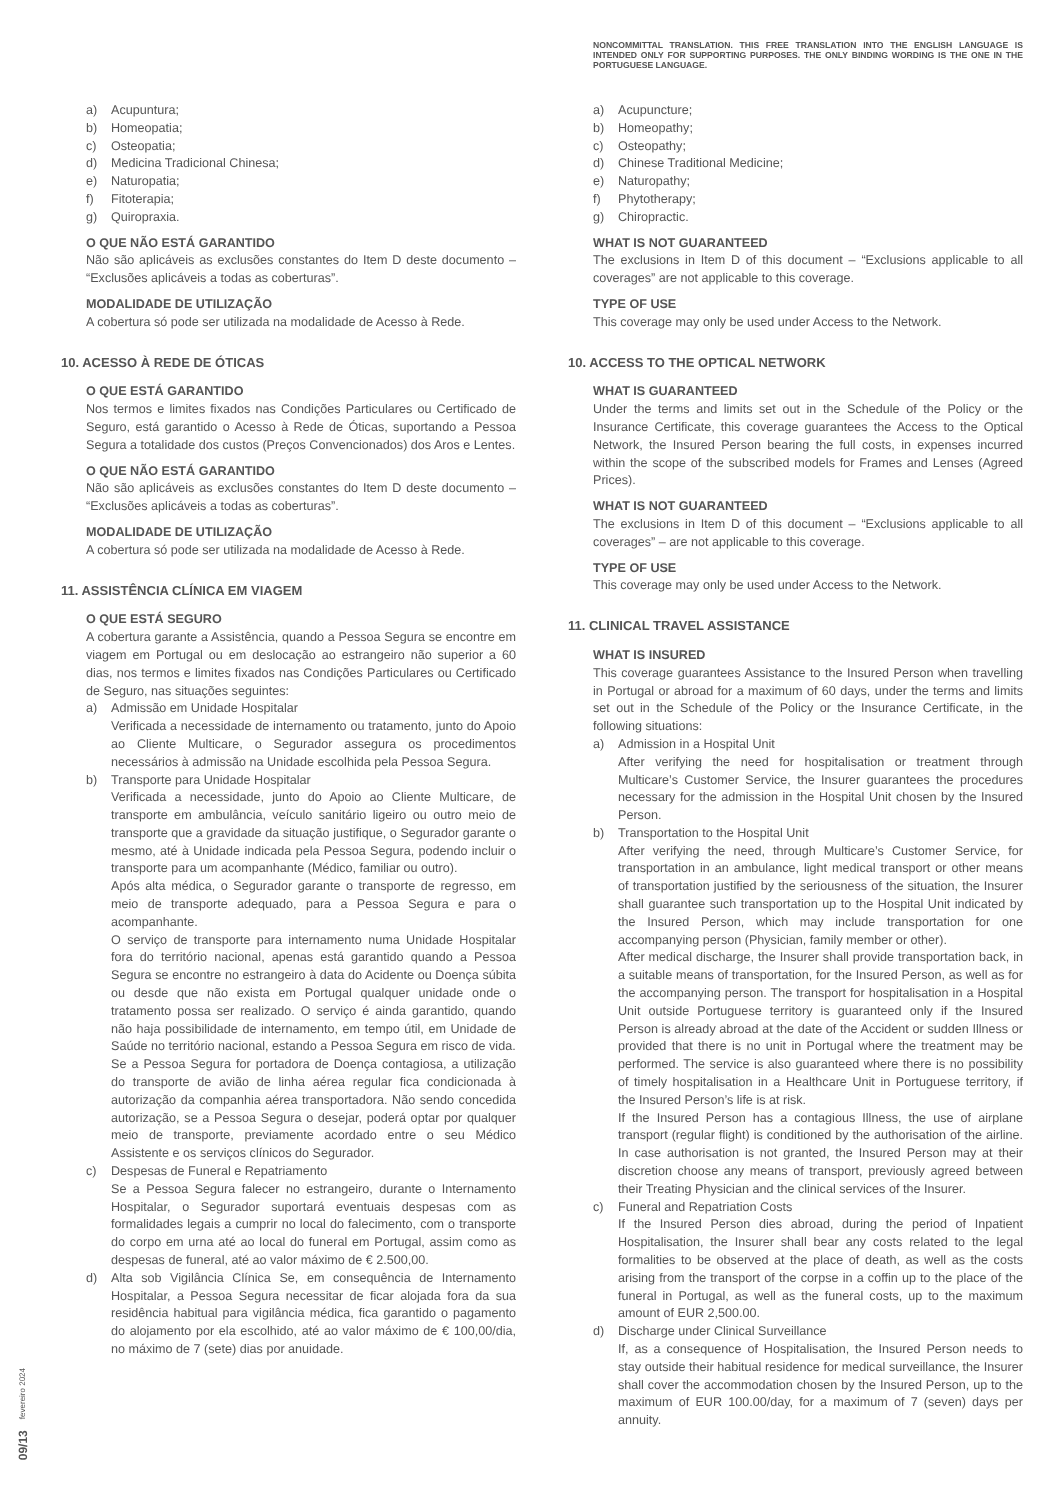a) Acupuntura;
b) Homeopatia;
c) Osteopatia;
d) Medicina Tradicional Chinesa;
e) Naturopatia;
f) Fitoterapia;
g) Quiropraxia.
O QUE NÃO ESTÁ GARANTIDO
Não são aplicáveis as exclusões constantes do Item D deste documento – “Exclusões aplicáveis a todas as coberturas”.
MODALIDADE DE UTILIZAÇÃO
A cobertura só pode ser utilizada na modalidade de Acesso à Rede.
10. ACESSO À REDE DE ÓTICAS
O QUE ESTÁ GARANTIDO
Nos termos e limites fixados nas Condições Particulares ou Certificado de Seguro, está garantido o Acesso à Rede de Óticas, suportando a Pessoa Segura a totalidade dos custos (Preços Convencionados) dos Aros e Lentes.
O QUE NÃO ESTÁ GARANTIDO
Não são aplicáveis as exclusões constantes do Item D deste documento – “Exclusões aplicáveis a todas as coberturas”.
MODALIDADE DE UTILIZAÇÃO
A cobertura só pode ser utilizada na modalidade de Acesso à Rede.
11. ASSISTÊNCIA CLÍNICA EM VIAGEM
O QUE ESTÁ SEGURO
A cobertura garante a Assistência, quando a Pessoa Segura se encontre em viagem em Portugal ou em deslocação ao estrangeiro não superior a 60 dias, nos termos e limites fixados nas Condições Particulares ou Certificado de Seguro, nas situações seguintes:
a) Admissão em Unidade Hospitalar
Verificada a necessidade de internamento ou tratamento, junto do Apoio ao Cliente Multicare, o Segurador assegura os procedimentos necessários à admissão na Unidade escolhida pela Pessoa Segura.
b) Transporte para Unidade Hospitalar
Verificada a necessidade, junto do Apoio ao Cliente Multicare, de transporte em ambulância, veículo sanitário ligeiro ou outro meio de transporte que a gravidade da situação justifique, o Segurador garante o mesmo, até à Unidade indicada pela Pessoa Segura, podendo incluir o transporte para um acompanhante (Médico, familiar ou outro).
Após alta médica, o Segurador garante o transporte de regresso, em meio de transporte adequado, para a Pessoa Segura e para o acompanhante.
O serviço de transporte para internamento numa Unidade Hospitalar fora do território nacional, apenas está garantido quando a Pessoa Segura se encontre no estrangeiro à data do Acidente ou Doença súbita ou desde que não exista em Portugal qualquer unidade onde o tratamento possa ser realizado. O serviço é ainda garantido, quando não haja possibilidade de internamento, em tempo útil, em Unidade de Saúde no território nacional, estando a Pessoa Segura em risco de vida.
Se a Pessoa Segura for portadora de Doença contagiosa, a utilização do transporte de avião de linha aérea regular fica condicionada à autorização da companhia aérea transportadora. Não sendo concedida autorização, se a Pessoa Segura o desejar, poderá optar por qualquer meio de transporte, previamente acordado entre o seu Médico Assistente e os serviços clínicos do Segurador.
c) Despesas de Funeral e Repatriamento
Se a Pessoa Segura falecer no estrangeiro, durante o Internamento Hospitalar, o Segurador suportará eventuais despesas com as formalidades legais a cumprir no local do falecimento, com o transporte do corpo em urna até ao local do funeral em Portugal, assim como as despesas de funeral, até ao valor máximo de € 2.500,00.
d) Alta sob Vigilância Clínica Se, em consequência de Internamento Hospitalar, a Pessoa Segura necessitar de ficar alojada fora da sua residência habitual para vigilância médica, fica garantido o pagamento do alojamento por ela escolhido, até ao valor máximo de € 100,00/dia, no máximo de 7 (sete) dias por anuidade.
NONCOMMITTAL TRANSLATION. THIS FREE TRANSLATION INTO THE ENGLISH LANGUAGE IS INTENDED ONLY FOR SUPPORTING PURPOSES. THE ONLY BINDING WORDING IS THE ONE IN THE PORTUGUESE LANGUAGE.
a) Acupuncture;
b) Homeopathy;
c) Osteopathy;
d) Chinese Traditional Medicine;
e) Naturopathy;
f) Phytotherapy;
g) Chiropractic.
WHAT IS NOT GUARANTEED
The exclusions in Item D of this document – “Exclusions applicable to all coverages” are not applicable to this coverage.
TYPE OF USE
This coverage may only be used under Access to the Network.
10. ACCESS TO THE OPTICAL NETWORK
WHAT IS GUARANTEED
Under the terms and limits set out in the Schedule of the Policy or the Insurance Certificate, this coverage guarantees the Access to the Optical Network, the Insured Person bearing the full costs, in expenses incurred within the scope of the subscribed models for Frames and Lenses (Agreed Prices).
WHAT IS NOT GUARANTEED
The exclusions in Item D of this document – “Exclusions applicable to all coverages” – are not applicable to this coverage.
TYPE OF USE
This coverage may only be used under Access to the Network.
11. CLINICAL TRAVEL ASSISTANCE
WHAT IS INSURED
This coverage guarantees Assistance to the Insured Person when travelling in Portugal or abroad for a maximum of 60 days, under the terms and limits set out in the Schedule of the Policy or the Insurance Certificate, in the following situations:
a) Admission in a Hospital Unit
After verifying the need for hospitalisation or treatment through Multicare’s Customer Service, the Insurer guarantees the procedures necessary for the admission in the Hospital Unit chosen by the Insured Person.
b) Transportation to the Hospital Unit
After verifying the need, through Multicare’s Customer Service, for transportation in an ambulance, light medical transport or other means of transportation justified by the seriousness of the situation, the Insurer shall guarantee such transportation up to the Hospital Unit indicated by the Insured Person, which may include transportation for one accompanying person (Physician, family member or other).
After medical discharge, the Insurer shall provide transportation back, in a suitable means of transportation, for the Insured Person, as well as for the accompanying person. The transport for hospitalisation in a Hospital Unit outside Portuguese territory is guaranteed only if the Insured Person is already abroad at the date of the Accident or sudden Illness or provided that there is no unit in Portugal where the treatment may be performed. The service is also guaranteed where there is no possibility of timely hospitalisation in a Healthcare Unit in Portuguese territory, if the Insured Person’s life is at risk.
If the Insured Person has a contagious Illness, the use of airplane transport (regular flight) is conditioned by the authorisation of the airline. In case authorisation is not granted, the Insured Person may at their discretion choose any means of transport, previously agreed between their Treating Physician and the clinical services of the Insurer.
c) Funeral and Repatriation Costs
If the Insured Person dies abroad, during the period of Inpatient Hospitalisation, the Insurer shall bear any costs related to the legal formalities to be observed at the place of death, as well as the costs arising from the transport of the corpse in a coffin up to the place of the funeral in Portugal, as well as the funeral costs, up to the maximum amount of EUR 2,500.00.
d) Discharge under Clinical Surveillance
If, as a consequence of Hospitalisation, the Insured Person needs to stay outside their habitual residence for medical surveillance, the Insurer shall cover the accommodation chosen by the Insured Person, up to the maximum of EUR 100.00/day, for a maximum of 7 (seven) days per annuity.
09/13 fevereiro 2024